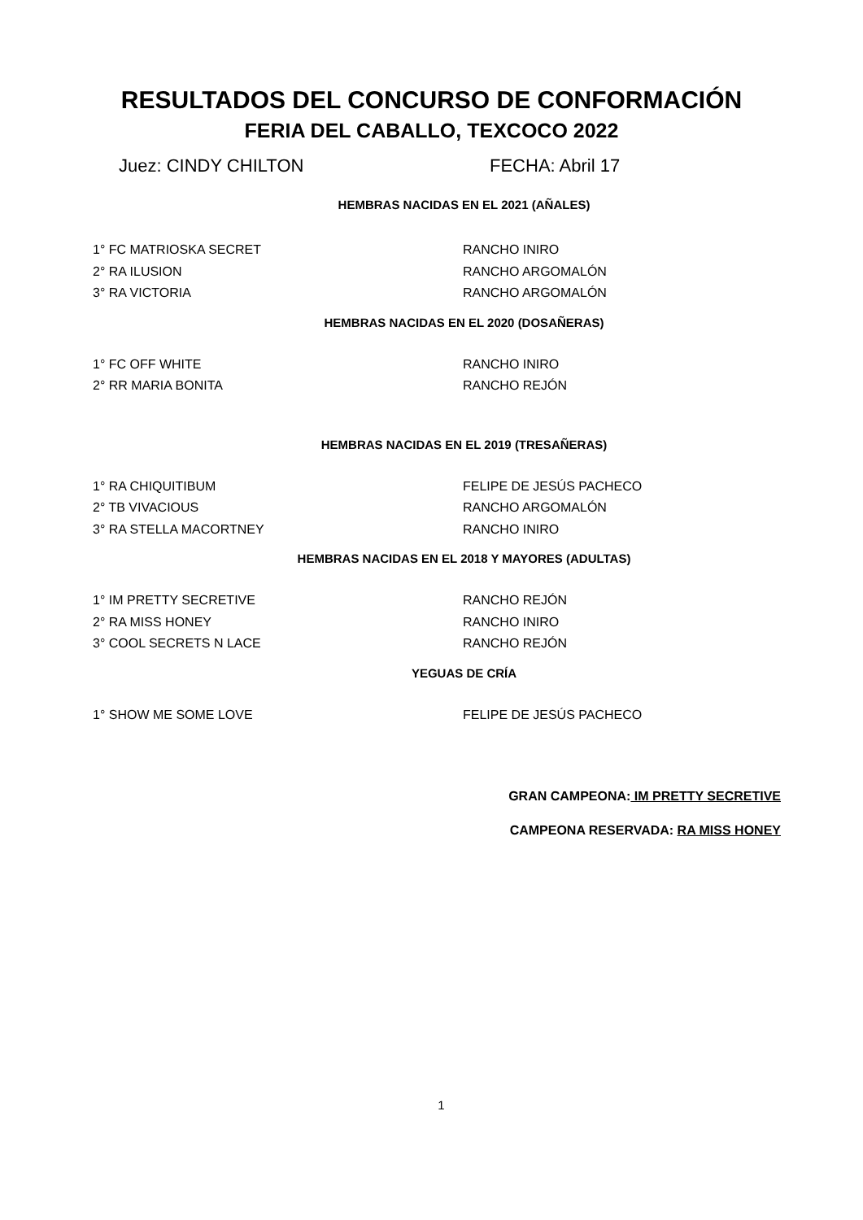RESULTADOS DEL CONCURSO DE CONFORMACIÓN
FERIA DEL CABALLO, TEXCOCO 2022
Juez: CINDY CHILTON FECHA: Abril 17
HEMBRAS NACIDAS EN EL 2021 (AÑALES)
1° FC MATRIOSKA SECRET RANCHO INIRO
2° RA ILUSION RANCHO ARGOMALÓN
3° RA VICTORIA RANCHO ARGOMALÓN
HEMBRAS NACIDAS EN EL 2020 (DOSAÑERAS)
1° FC OFF WHITE RANCHO INIRO
2° RR MARIA BONITA RANCHO REJÓN
HEMBRAS NACIDAS EN EL 2019 (TRESAÑERAS)
1° RA CHIQUITIBUM FELIPE DE JESÚS PACHECO
2° TB VIVACIOUS RANCHO ARGOMALÓN
3° RA STELLA MACORTNEY RANCHO INIRO
HEMBRAS NACIDAS EN EL 2018 Y MAYORES (ADULTAS)
1° IM PRETTY SECRETIVE RANCHO REJÓN
2° RA MISS HONEY RANCHO INIRO
3° COOL SECRETS N LACE RANCHO REJÓN
YEGUAS DE CRÍA
1° SHOW ME SOME LOVE FELIPE DE JESÚS PACHECO
GRAN CAMPEONA: IM PRETTY SECRETIVE
CAMPEONA RESERVADA: RA MISS HONEY
1